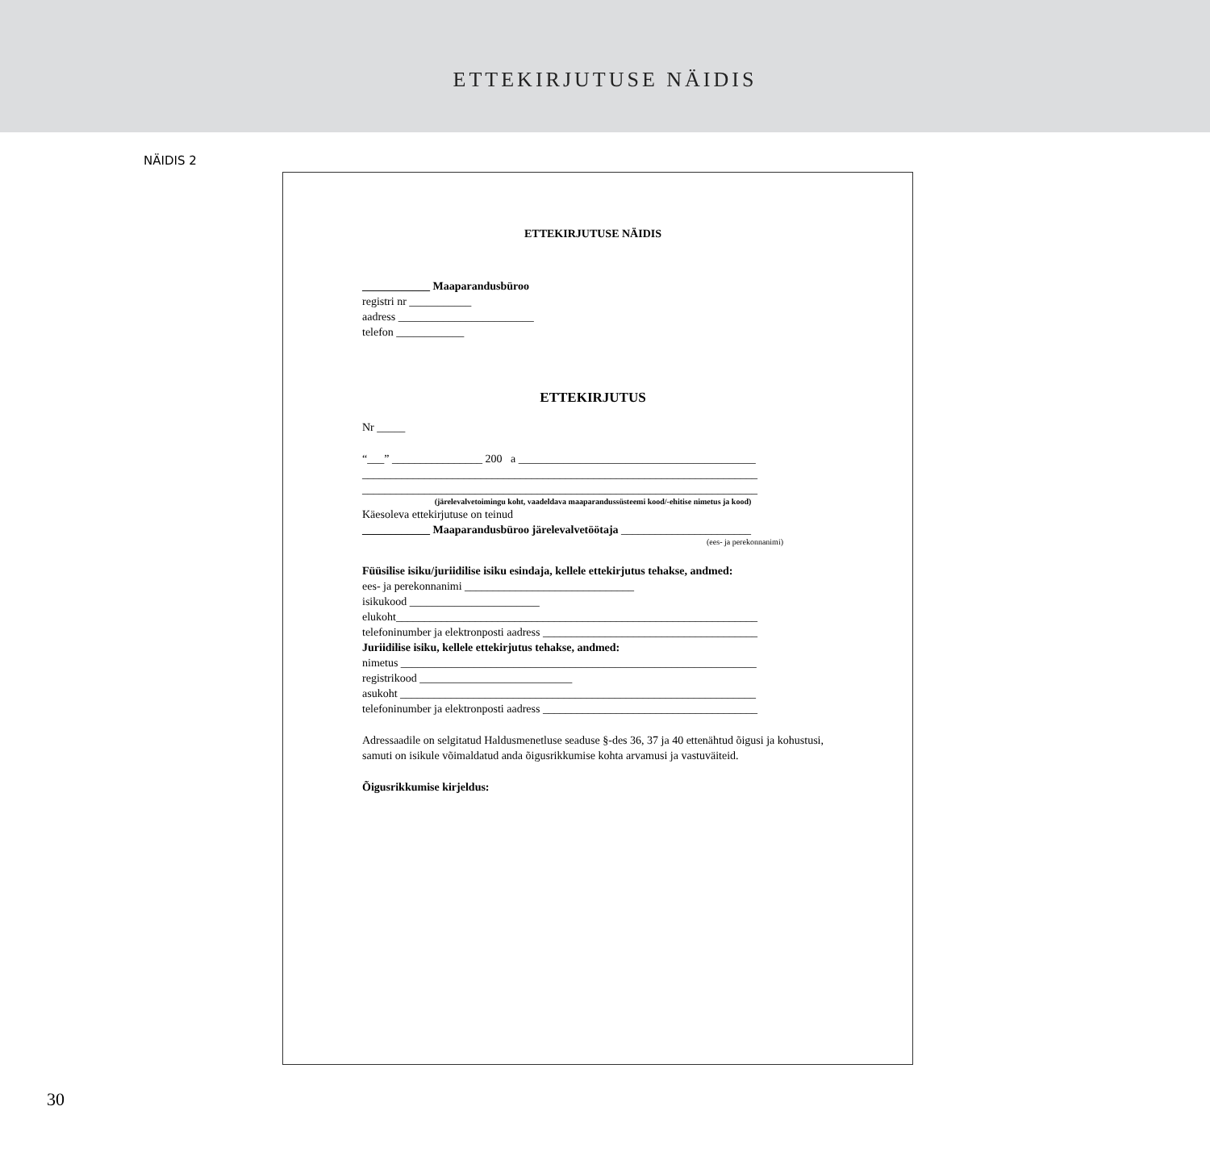ETTEKIRJUTUSE NÄIDIS
NÄIDIS 2
ETTEKIRJUTUSE NÄIDIS
____________ Maaparandusbüroo
registri nr ___________
aadress ________________________
telefon ____________
ETTEKIRJUTUS
Nr _____
“___” ________________ 200 a __________________________________________
______________________________________________________________________
______________________________________________________________________
(järelevalvetoimingu koht, vaadeldava maaparandussüsteemi kood/-ehitise nimetus ja kood)
Käesoleva ettekirjutuse on teinud
____________ Maaparandusbüroo järelevalvetöötaja _______________________
(ees- ja perekonnanimi)
Füüsilise isiku/juriidilise isiku esindaja, kellele ettekirjutus tehakse, andmed:
ees- ja perekonnanimi ______________________________
isikukood _______________________
elukoht________________________________________________________________
telefoninumber ja elektronposti aadress ______________________________________
Juriidilise isiku, kellele ettekirjutus tehakse, andmed:
nimetus _______________________________________________________________
registrikood ___________________________
asukoht _______________________________________________________________
telefoninumber ja elektronposti aadress ______________________________________
Adressaadile on selgitatud Haldusmenetluse seaduse §-des 36, 37 ja 40 ettenähtud õigusi ja kohustusi, samuti on isikule võimaldatud anda õigusrikkumise kohta arvamusi ja vastuväiteid.
Õigusrikkumise kirjeldus:
30